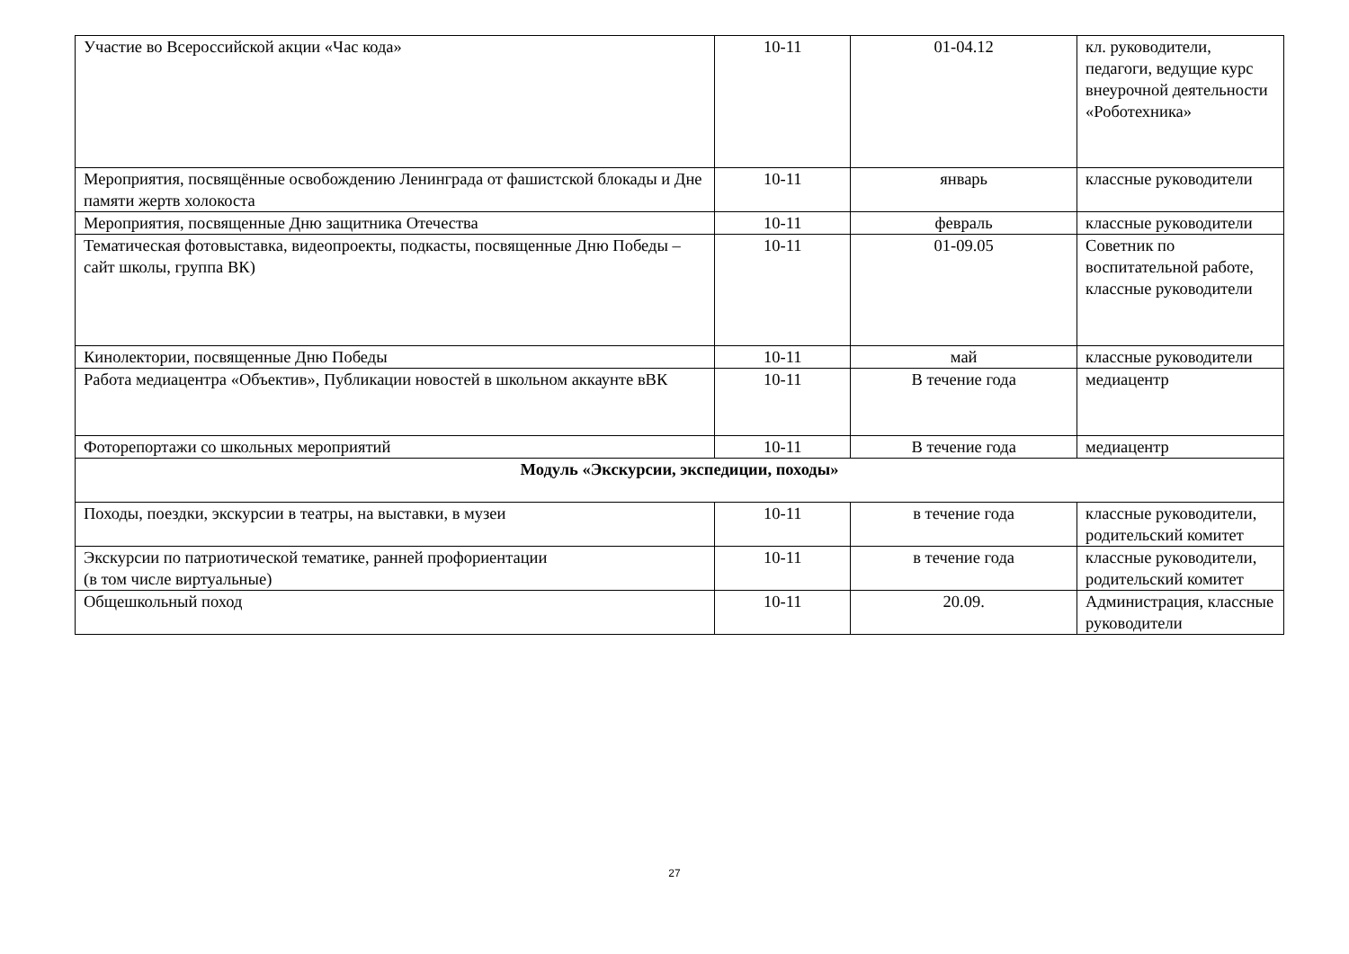| Участие во Всероссийской акции «Час кода» | 10-11 | 01-04.12 | кл. руководители, педагоги, ведущие курс внеурочной деятельности «Роботехника» |
| Мероприятия, посвящённые освобождению Ленинграда от фашистской блокады и Дне памяти жертв холокоста | 10-11 | январь | классные руководители |
| Мероприятия, посвященные Дню защитника Отечества | 10-11 | февраль | классные руководители |
| Тематическая фотовыставка, видеопроекты, подкасты, посвященные Дню Победы – сайт школы, группа ВК) | 10-11 | 01-09.05 | Советник по воспитательной работе, классные руководители |
| Кинолектории, посвященные Дню Победы | 10-11 | май | классные руководители |
| Работа медиацентра «Объектив», Публикации новостей в школьном аккаунте вВК | 10-11 | В течение года | медиацентр |
| Фоторепортажи со школьных мероприятий | 10-11 | В течение года | медиацентр |
| Модуль «Экскурсии, экспедиции, походы» | | | |
| Походы, поездки, экскурсии в театры, на выставки, в музеи | 10-11 | в течение года | классные руководители, родительский комитет |
| Экскурсии по патриотической тематике, ранней профориентации (в том числе виртуальные) | 10-11 | в течение года | классные руководители, родительский комитет |
| Общешкольный поход | 10-11 | 20.09. | Администрация, классные руководители |
27